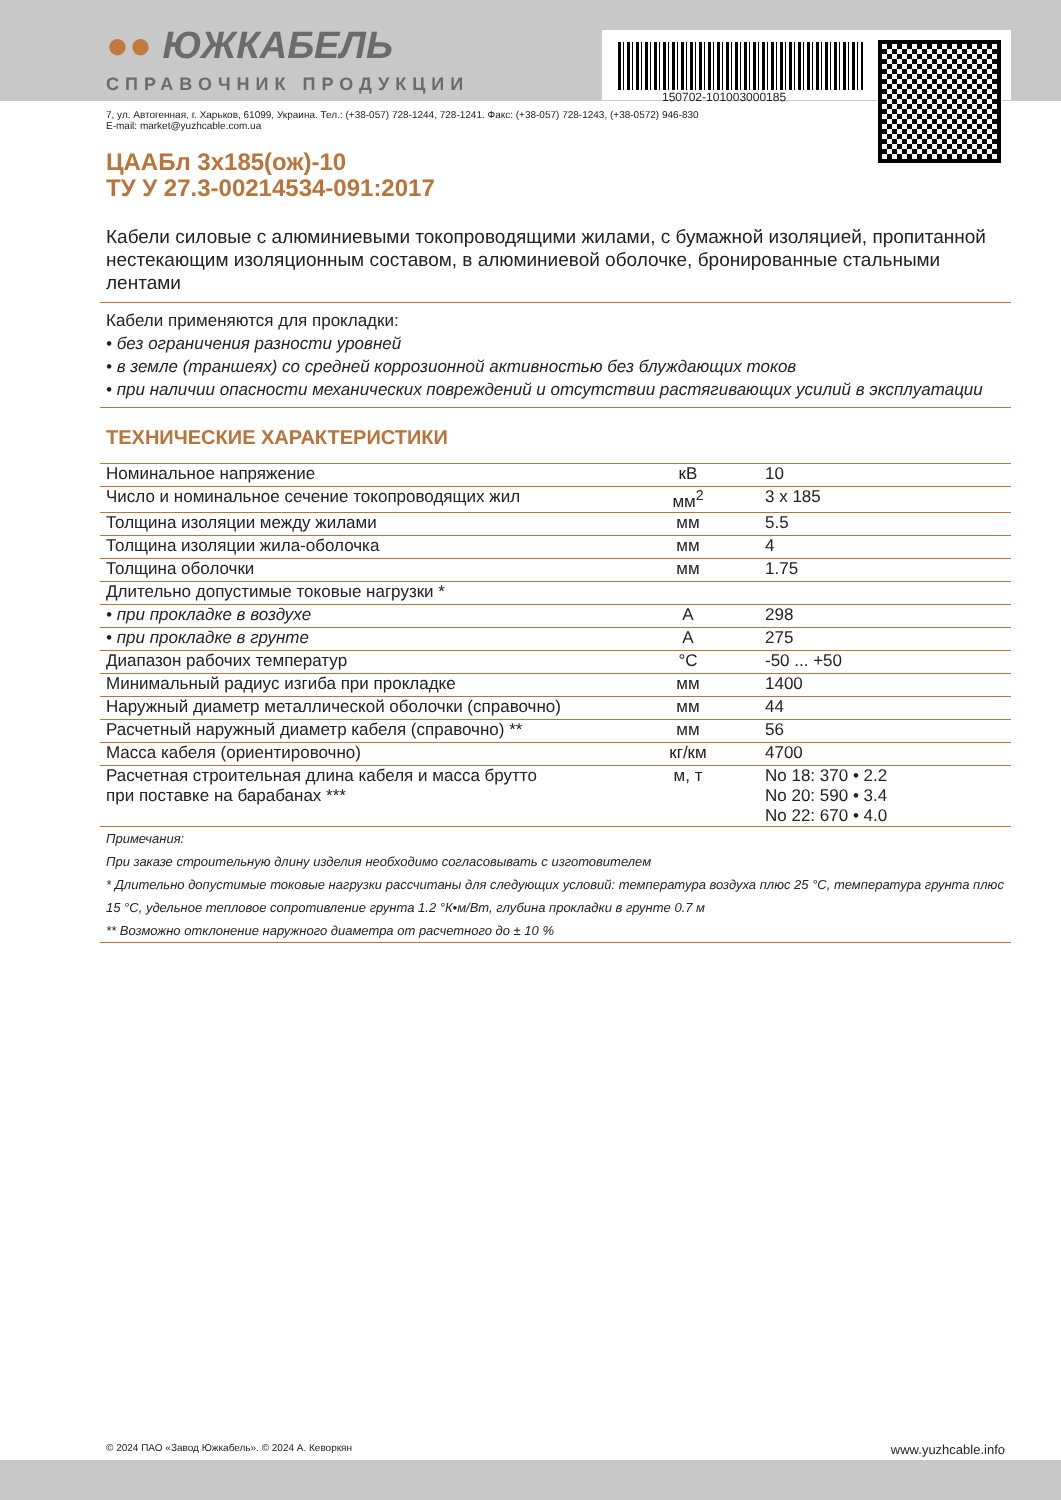150702-101003000185
●● ЮЖКАБЕЛЬ
СПРАВОЧНИК ПРОДУКЦИИ
7, ул. Автогенная, г. Харьков, 61099, Украина. Тел.: (+38-057) 728-1244, 728-1241. Факс: (+38-057) 728-1243, (+38-0572) 946-830
E-mail: market@yuzhcable.com.ua
ЦААБл 3х185(ож)-10
ТУ У 27.3-00214534-091:2017
Кабели силовые с алюминиевыми токопроводящими жилами, с бумажной изоляцией, пропитанной нестекающим изоляционным составом, в алюминиевой оболочке, бронированные стальными лентами
Кабели применяются для прокладки:
• без ограничения разности уровней
• в земле (траншеях) со средней коррозионной активностью без блуждающих токов
• при наличии опасности механических повреждений и отсутствии растягивающих усилий в эксплуатации
ТЕХНИЧЕСКИЕ ХАРАКТЕРИСТИКИ
| Номинальное напряжение | кВ | 10 |
| Число и номинальное сечение токопроводящих жил | мм<sup>2</sup> | 3 x 185 |
| Толщина изоляции между жилами | мм | 5.5 |
| Толщина изоляции жила-оболочка | мм | 4 |
| Толщина оболочки | мм | 1.75 |
| Длительно допустимые токовые нагрузки * | | |
| • при прокладке в воздухе | А | 298 |
| • при прокладке в грунте | А | 275 |
| Диапазон рабочих температур | °С | -50 ... +50 |
| Минимальный радиус изгиба при прокладке | мм | 1400 |
| Наружный диаметр металлической оболочки (справочно) | мм | 44 |
| Расчетный наружный диаметр кабеля (справочно) ** | мм | 56 |
| Масса кабеля (ориентировочно) | кг/км | 4700 |
| Расчетная строительная длина кабеля и масса брутто при поставке на барабанах *** | м, т | No 18: 370 • 2.2 No 20: 590 • 3.4 No 22: 670 • 4.0 |
Примечания:
При заказе строительную длину изделия необходимо согласовывать с изготовителем
* Длительно допустимые токовые нагрузки рассчитаны для следующих условий: температура воздуха плюс 25 °С, температура грунта плюс 15 °С, удельное тепловое сопротивление грунта 1.2 °К•м/Вт, глубина прокладки в грунте 0.7 м
** Возможно отклонение наружного диаметра от расчетного до ± 10 %
© 2024 ПАО «Завод Южкабель». © 2024 А. Кеворкян www.yuzhcable.info